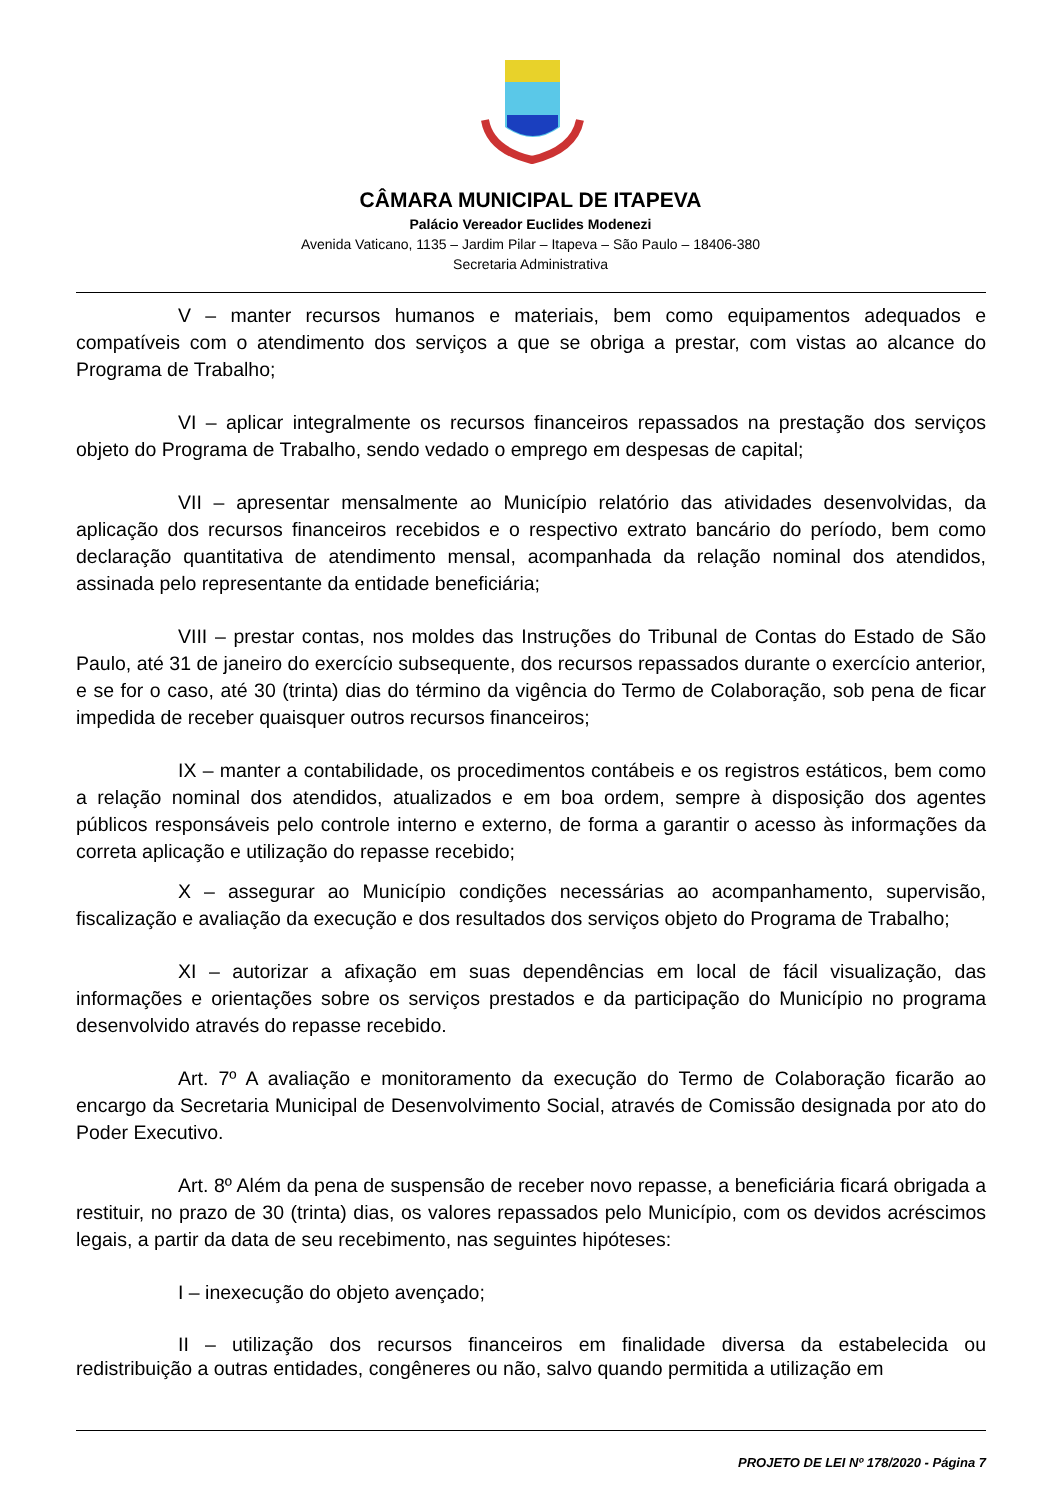CÂMARA MUNICIPAL DE ITAPEVA
Palácio Vereador Euclides Modenezi
Avenida Vaticano, 1135 – Jardim Pilar – Itapeva – São Paulo – 18406-380
Secretaria Administrativa
V – manter recursos humanos e materiais, bem como equipamentos adequados e compatíveis com o atendimento dos serviços a que se obriga a prestar, com vistas ao alcance do Programa de Trabalho;
VI – aplicar integralmente os recursos financeiros repassados na prestação dos serviços objeto do Programa de Trabalho, sendo vedado o emprego em despesas de capital;
VII – apresentar mensalmente ao Município relatório das atividades desenvolvidas, da aplicação dos recursos financeiros recebidos e o respectivo extrato bancário do período, bem como declaração quantitativa de atendimento mensal, acompanhada da relação nominal dos atendidos, assinada pelo representante da entidade beneficiária;
VIII – prestar contas, nos moldes das Instruções do Tribunal de Contas do Estado de São Paulo, até 31 de janeiro do exercício subsequente, dos recursos repassados durante o exercício anterior, e se for o caso, até 30 (trinta) dias do término da vigência do Termo de Colaboração, sob pena de ficar impedida de receber quaisquer outros recursos financeiros;
IX – manter a contabilidade, os procedimentos contábeis e os registros estáticos, bem como a relação nominal dos atendidos, atualizados e em boa ordem, sempre à disposição dos agentes públicos responsáveis pelo controle interno e externo, de forma a garantir o acesso às informações da correta aplicação e utilização do repasse recebido;
X – assegurar ao Município condições necessárias ao acompanhamento, supervisão, fiscalização e avaliação da execução e dos resultados dos serviços objeto do Programa de Trabalho;
XI – autorizar a afixação em suas dependências em local de fácil visualização, das informações e orientações sobre os serviços prestados e da participação do Município no programa desenvolvido através do repasse recebido.
Art. 7º A avaliação e monitoramento da execução do Termo de Colaboração ficarão ao encargo da Secretaria Municipal de Desenvolvimento Social, através de Comissão designada por ato do Poder Executivo.
Art. 8º Além da pena de suspensão de receber novo repasse, a beneficiária ficará obrigada a restituir, no prazo de 30 (trinta) dias, os valores repassados pelo Município, com os devidos acréscimos legais, a partir da data de seu recebimento, nas seguintes hipóteses:
I – inexecução do objeto avençado;
II – utilização dos recursos financeiros em finalidade diversa da estabelecida ou redistribuição a outras entidades, congêneres ou não, salvo quando permitida a utilização em
PROJETO DE LEI Nº 178/2020 - Página 7